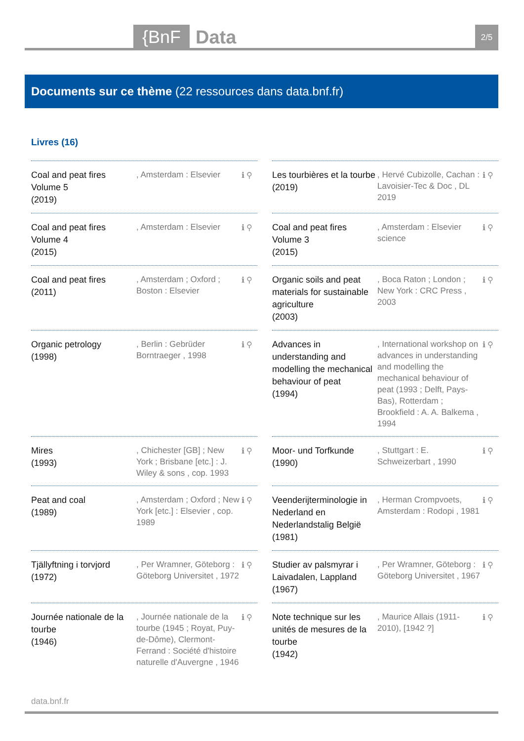{BnF Data 2/5
Documents sur ce thème (22 ressources dans data.bnf.fr)
Livres (16)
Coal and peat fires Volume 5
(2019)
, Amsterdam : Elsevier
ℹ ⚲
Les tourbières et la tourbe
(2019)
, Hervé Cubizolle, Cachan : Lavoisier-Tec & Doc , DL 2019
ℹ ⚲
Coal and peat fires Volume 4
(2015)
, Amsterdam : Elsevier
ℹ ⚲
Coal and peat fires Volume 3
(2015)
, Amsterdam : Elsevier science
ℹ ⚲
Coal and peat fires
(2011)
, Amsterdam ; Oxford ; Boston : Elsevier
ℹ ⚲
Organic soils and peat materials for sustainable agriculture
(2003)
, Boca Raton ; London ; New York : CRC Press , 2003
ℹ ⚲
Organic petrology
(1998)
, Berlin : Gebrüder Borntraeger , 1998
ℹ ⚲
Advances in understanding and modelling the mechanical behaviour of peat
(1994)
, International workshop on advances in understanding and modelling the mechanical behaviour of peat (1993 ; Delft, Pays-Bas), Rotterdam ; Brookfield : A. A. Balkema , 1994
ℹ ⚲
Mires
(1993)
, Chichester [GB] ; New York ; Brisbane [etc.] : J. Wiley & sons , cop. 1993
ℹ ⚲
Moor- und Torfkunde
(1990)
, Stuttgart : E. Schweizerbart , 1990
ℹ ⚲
Peat and coal
(1989)
, Amsterdam ; Oxford ; New York [etc.] : Elsevier , cop. 1989
ℹ ⚲
Veenderijterminologie in Nederland en Nederlandstalig België
(1981)
, Herman Crompvoets, Amsterdam : Rodopi , 1981
ℹ ⚲
Tjällyftning i torvjord
(1972)
, Per Wramner, Göteborg : Göteborg Universitet , 1972
ℹ ⚲
Studier av palsmyrar i Laivadalen, Lappland
(1967)
, Per Wramner, Göteborg : Göteborg Universitet , 1967
ℹ ⚲
Journée nationale de la tourbe
(1946)
, Journée nationale de la tourbe (1945 ; Royat, Puy-de-Dôme), Clermont-Ferrand : Société d'histoire naturelle d'Auvergne , 1946
ℹ ⚲
Note technique sur les unités de mesures de la tourbe
(1942)
, Maurice Allais (1911-2010), [1942 ?]
ℹ ⚲
data.bnf.fr